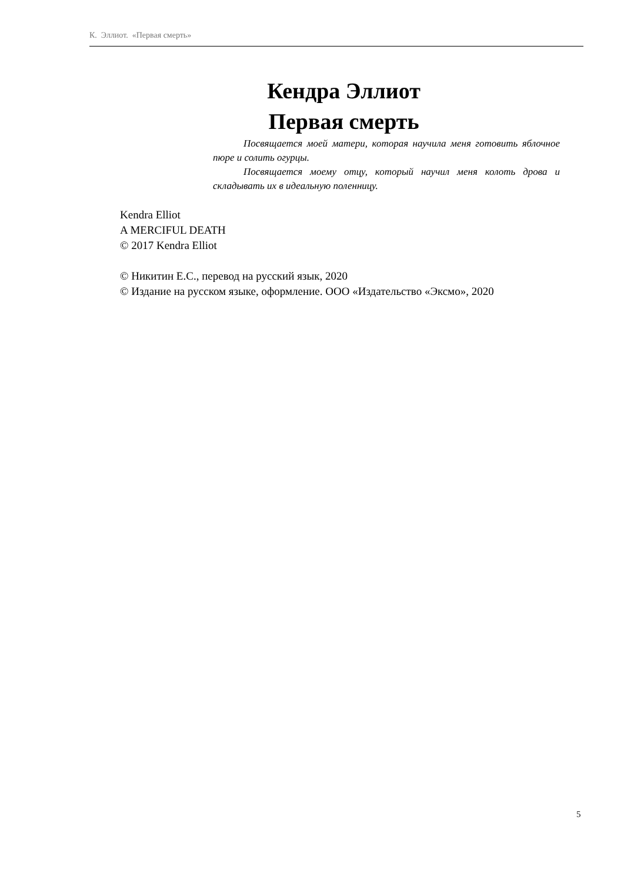К. Эллиот. «Первая смерть»
Кендра Эллиот
Первая смерть
Посвящается моей матери, которая научила меня готовить яблочное пюре и солить огурцы.
Посвящается моему отцу, который научил меня колоть дрова и складывать их в идеальную поленницу.
Kendra Elliot
A MERCIFUL DEATH
© 2017 Kendra Elliot
© Никитин Е.С., перевод на русский язык, 2020
© Издание на русском языке, оформление. ООО «Издательство «Эксмо», 2020
5